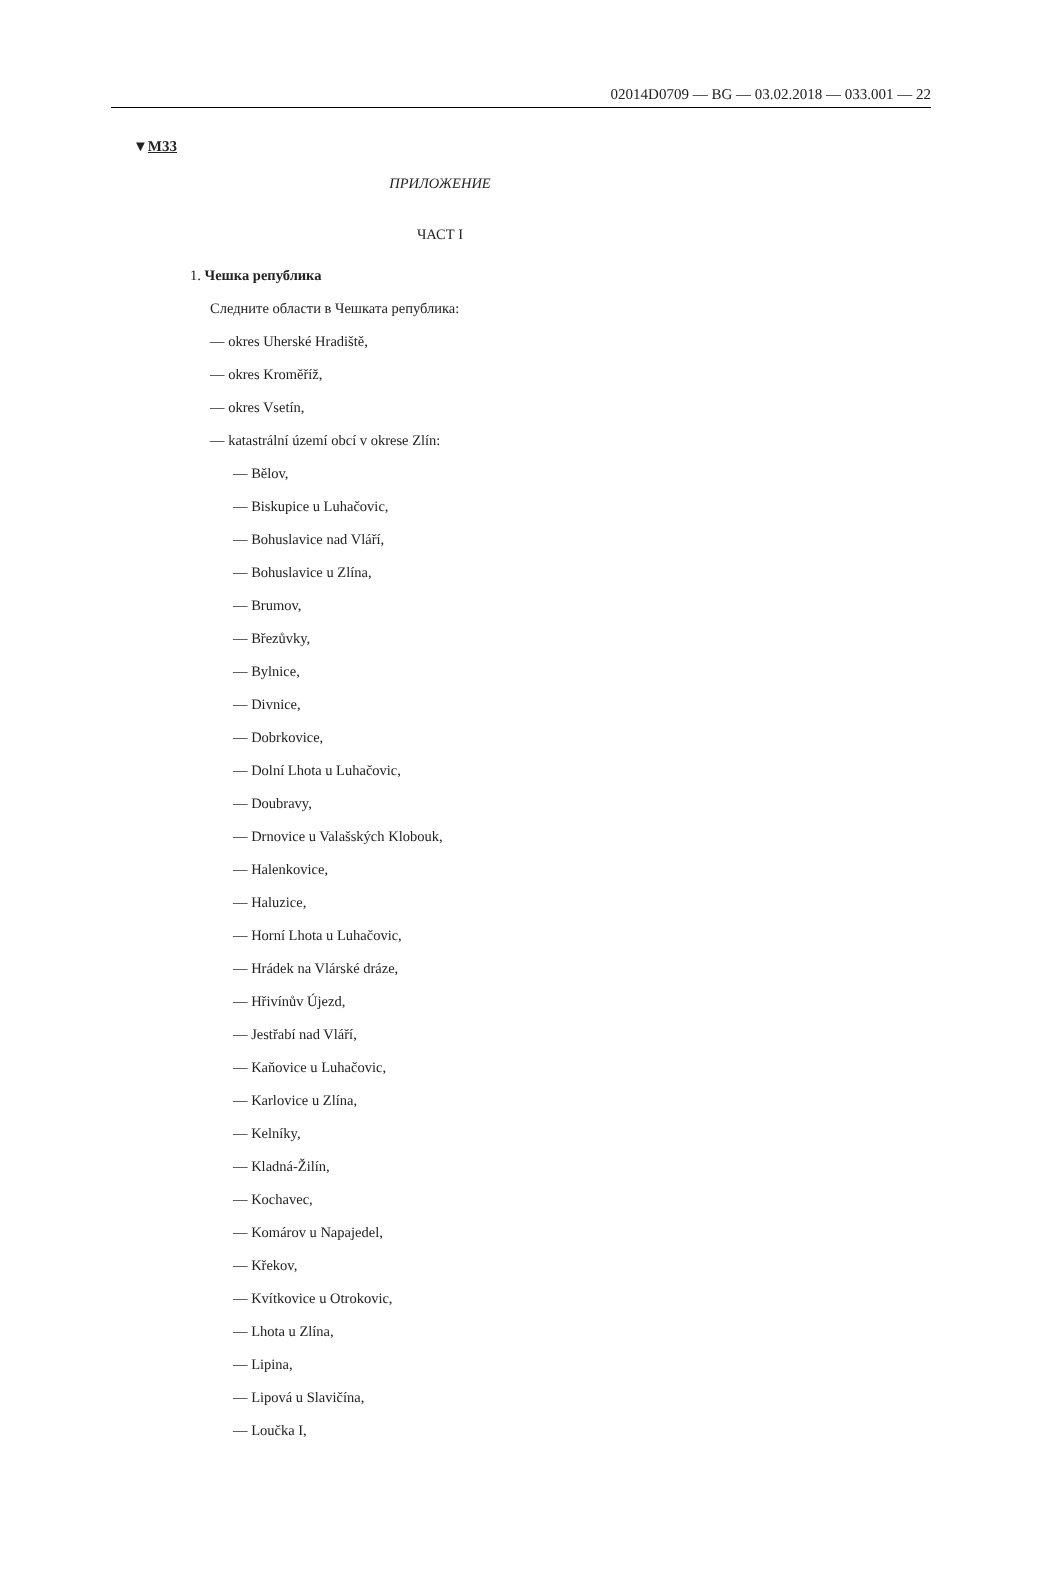02014D0709 — BG — 03.02.2018 — 033.001 — 22
▼M33
ПРИЛОЖЕНИЕ
ЧАСТ I
1. Чешка република
Следните области в Чешката република:
— okres Uherské Hradiště,
— okres Kroměříž,
— okres Vsetín,
— katastrální území obcí v okrese Zlín:
— Bělov,
— Biskupice u Luhačovic,
— Bohuslavice nad Vláří,
— Bohuslavice u Zlína,
— Brumov,
— Březůvky,
— Bylnice,
— Divnice,
— Dobrkovice,
— Dolní Lhota u Luhačovic,
— Doubravy,
— Drnovice u Valašských Klobouk,
— Halenkovice,
— Haluzice,
— Horní Lhota u Luhačovic,
— Hrádek na Vlárské dráze,
— Hřivínův Újezd,
— Jestřabí nad Vláří,
— Kaňovice u Luhačovic,
— Karlovice u Zlína,
— Kelníky,
— Kladná-Žilín,
— Kochavec,
— Komárov u Napajedel,
— Křekov,
— Kvítkovice u Otrokovic,
— Lhota u Zlína,
— Lipina,
— Lipová u Slavičína,
— Loučka I,